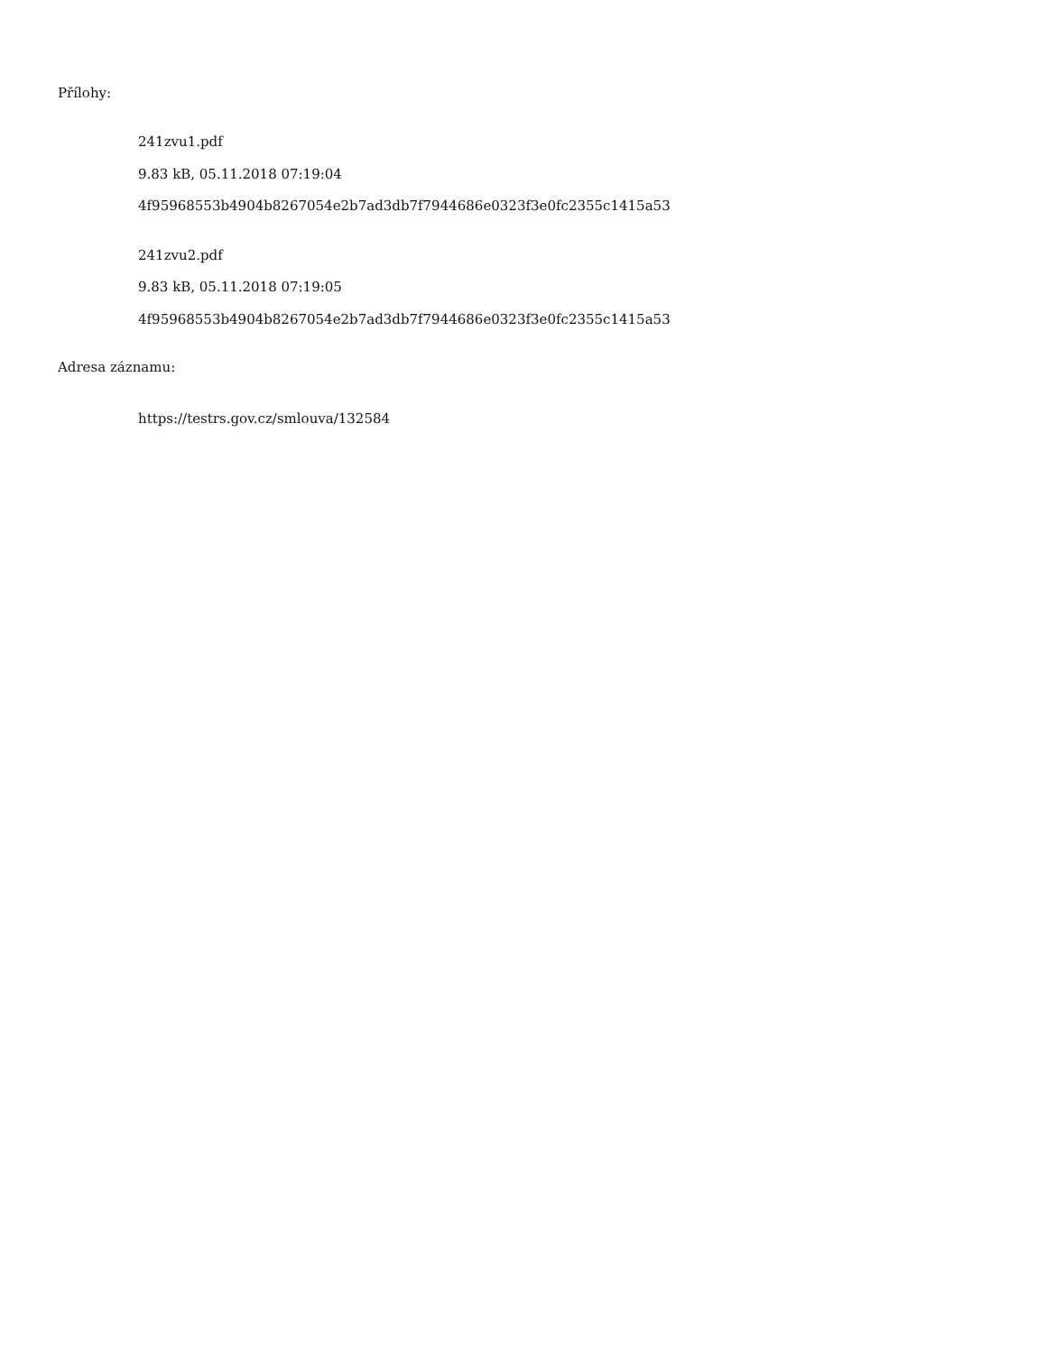Přílohy:
241zvu1.pdf
9.83 kB, 05.11.2018 07:19:04
4f95968553b4904b8267054e2b7ad3db7f7944686e0323f3e0fc2355c1415a53
241zvu2.pdf
9.83 kB, 05.11.2018 07:19:05
4f95968553b4904b8267054e2b7ad3db7f7944686e0323f3e0fc2355c1415a53
Adresa záznamu:
https://testrs.gov.cz/smlouva/132584